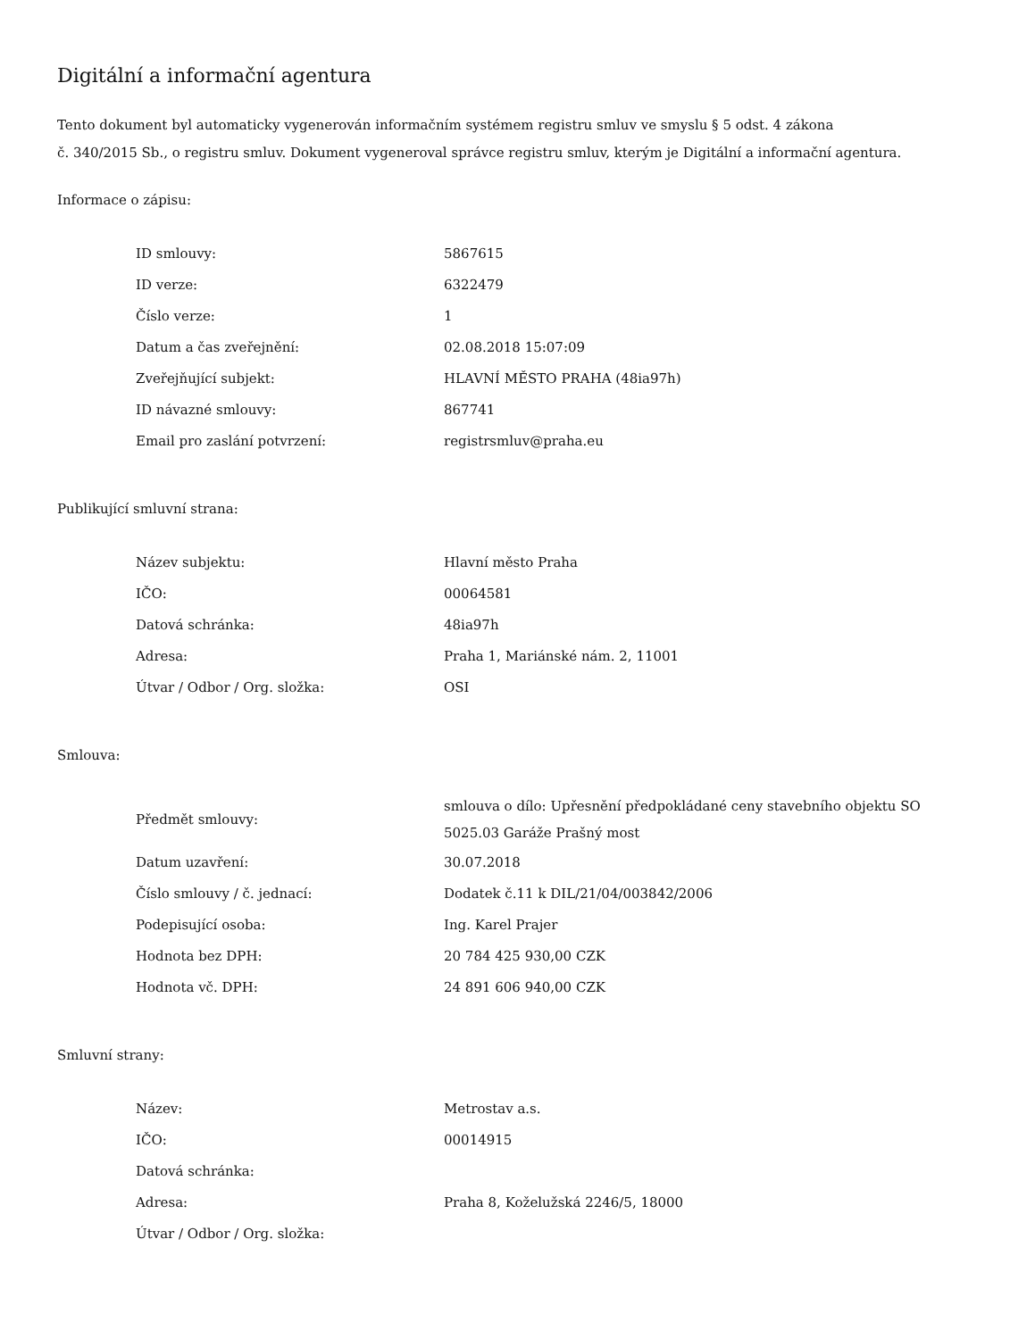Digitální a informační agentura
Tento dokument byl automaticky vygenerován informačním systémem registru smluv ve smyslu § 5 odst. 4 zákona
č. 340/2015 Sb., o registru smluv. Dokument vygeneroval správce registru smluv, kterým je Digitální a informační agentura.
Informace o zápisu:
| ID smlouvy: | 5867615 |
| ID verze: | 6322479 |
| Číslo verze: | 1 |
| Datum a čas zveřejnění: | 02.08.2018 15:07:09 |
| Zveřejňující subjekt: | HLAVNÍ MĚSTO PRAHA (48ia97h) |
| ID návazné smlouvy: | 867741 |
| Email pro zaslání potvrzení: | registrsmluv@praha.eu |
Publikující smluvní strana:
| Název subjektu: | Hlavní město Praha |
| IČO: | 00064581 |
| Datová schránka: | 48ia97h |
| Adresa: | Praha 1, Mariánské nám. 2, 11001 |
| Útvar / Odbor / Org. složka: | OSI |
Smlouva:
| Předmět smlouvy: | smlouva o dílo: Upřesnění předpokládané ceny stavebního objektu SO 5025.03 Garáže Prašný most |
| Datum uzavření: | 30.07.2018 |
| Číslo smlouvy / č. jednací: | Dodatek č.11 k DIL/21/04/003842/2006 |
| Podepisující osoba: | Ing. Karel Prajer |
| Hodnota bez DPH: | 20 784 425 930,00 CZK |
| Hodnota vč. DPH: | 24 891 606 940,00 CZK |
Smluvní strany:
| Název: | Metrostav a.s. |
| IČO: | 00014915 |
| Datová schránka: | |
| Adresa: | Praha 8, Koželužská 2246/5, 18000 |
| Útvar / Odbor / Org. složka: | |